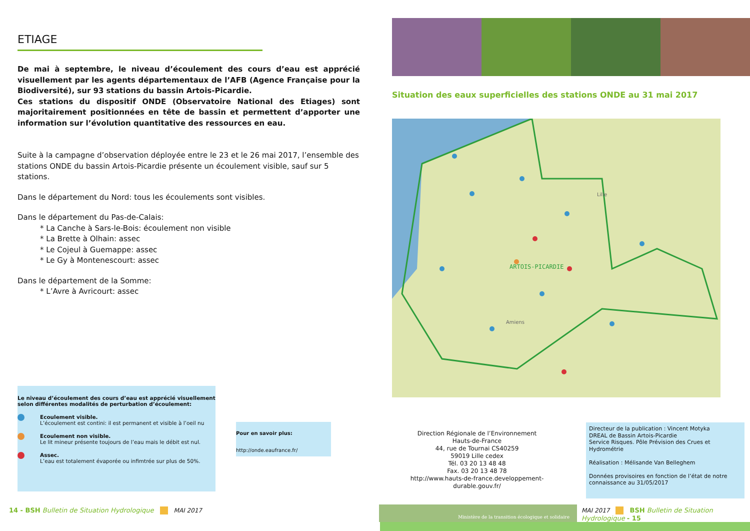ETIAGE
De mai à septembre, le niveau d’écoulement des cours d’eau est apprécié visuellement par les agents départementaux de l’AFB (Agence Française pour la Biodiversité), sur 93 stations du bassin Artois-Picardie.
Ces stations du dispositif ONDE (Observatoire National des Etiages) sont majoritairement positionnées en tête de bassin et permettent d’apporter une information sur l’évolution quantitative des ressources en eau.
Suite à la campagne d’observation déployée entre le 23 et le 26 mai 2017, l’ensemble des stations ONDE du bassin Artois-Picardie présente un écoulement visible, sauf sur 5 stations.
Dans le département du Nord: tous les écoulements sont visibles.
Dans le département du Pas-de-Calais:
* La Canche à Sars-le-Bois: écoulement non visible
* La Brette à Olhain: assec
* Le Cojeul à Guemappe: assec
* Le Gy à Montenescourt: assec
Dans le département de la Somme:
* L’Avre à Avricourt: assec
Le niveau d’écoulement des cours d’eau est apprécié visuellement selon différentes modalités de perturbation d’écoulement:
Ecoulement visible.
L’écoulement est contini: il est permanent et visible à l’oeil nu
Ecoulement non visible.
Le lit mineur présente toujours de l’eau mais le débit est nul.
Assec.
L’eau est totalement évaporée ou infimtrée sur plus de 50%.
Pour en savoir plus:
http://onde.eaufrance.fr/
14 - BSH Bulletin de Situation Hydrologique MAI 2017
Situation des eaux superficielles des stations ONDE au 31 mai 2017
ARTOIS-PICARDIE
Lille
Amiens
Direction Régionale de l’Environnement
Hauts-de-France
44, rue de Tournai CS40259
59019 Lille cedex
Tél. 03 20 13 48 48
Fax. 03 20 13 48 78
http://www.hauts-de-france.developpement-durable.gouv.fr/
Directeur de la publication : Vincent Motyka
DREAL de Bassin Artois-Picardie
Service Risques. Pôle Prévision des Crues et Hydrométrie
Réalisation : Mélisande Van Belleghem
Données provisoires en fonction de l’état de notre connaissance au 31/05/2017
Ministère de la transition écologique et solidaire
MAI 2017 BSH Bulletin de Situation Hydrologique - 15